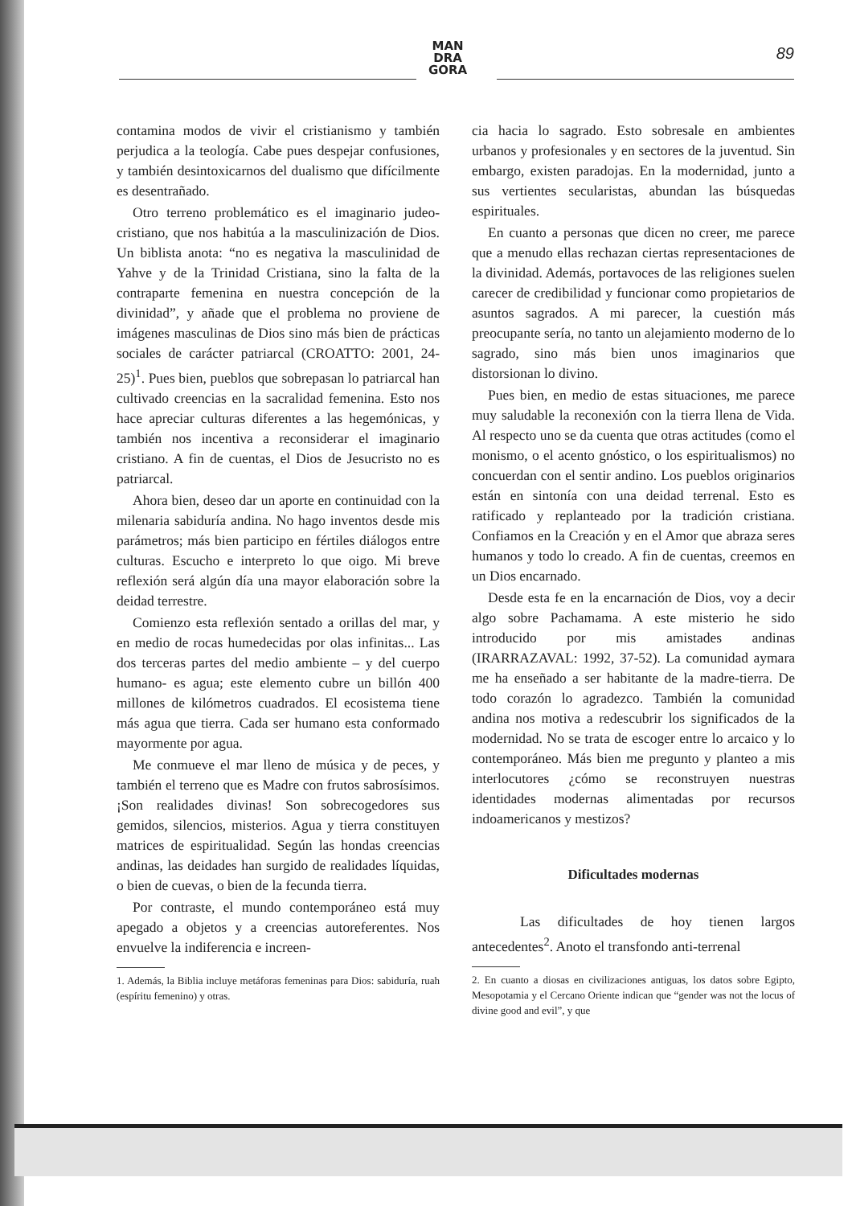MAN
DRA
GORA
89
contamina modos de vivir el cristianismo y también perjudica a la teología. Cabe pues despejar confusiones, y también desintoxicarnos del dualismo que difícilmente es desentrañado.
Otro terreno problemático es el imaginario judeo-cristiano, que nos habitúa a la masculinización de Dios. Un biblista anota: “no es negativa la masculinidad de Yahve y de la Trinidad Cristiana, sino la falta de la contraparte femenina en nuestra concepción de la divinidad”, y añade que el problema no proviene de imágenes masculinas de Dios sino más bien de prácticas sociales de carácter patriarcal (CROATTO: 2001, 24-25)<sup>1</sup>. Pues bien, pueblos que sobrepasan lo patriarcal han cultivado creencias en la sacralidad femenina. Esto nos hace apreciar culturas diferentes a las hegemónicas, y también nos incentiva a reconsiderar el imaginario cristiano. A fin de cuentas, el Dios de Jesucristo no es patriarcal.
Ahora bien, deseo dar un aporte en continuidad con la milenaria sabiduría andina. No hago inventos desde mis parámetros; más bien participo en fértiles diálogos entre culturas. Escucho e interpreto lo que oigo. Mi breve reflexión será algún día una mayor elaboración sobre la deidad terrestre.
Comienzo esta reflexión sentado a orillas del mar, y en medio de rocas humedecidas por olas infinitas... Las dos terceras partes del medio ambiente – y del cuerpo humano- es agua; este elemento cubre un billón 400 millones de kilómetros cuadrados. El ecosistema tiene más agua que tierra. Cada ser humano esta conformado mayormente por agua.
Me conmueve el mar lleno de música y de peces, y también el terreno que es Madre con frutos sabrosísimos. ¡Son realidades divinas! Son sobrecogedores sus gemidos, silencios, misterios. Agua y tierra constituyen matrices de espiritualidad. Según las hondas creencias andinas, las deidades han surgido de realidades líquidas, o bien de cuevas, o bien de la fecunda tierra.
Por contraste, el mundo contemporáneo está muy apegado a objetos y a creencias autoreferentes. Nos envuelve la indiferencia e increen-
1. Además, la Biblia incluye metáforas femeninas para Dios: sabiduría, ruah (espíritu femenino) y otras.
cia hacia lo sagrado. Esto sobresale en ambientes urbanos y profesionales y en sectores de la juventud. Sin embargo, existen paradojas. En la modernidad, junto a sus vertientes secularistas, abundan las búsquedas espirituales.
En cuanto a personas que dicen no creer, me parece que a menudo ellas rechazan ciertas representaciones de la divinidad. Además, portavoces de las religiones suelen carecer de credibilidad y funcionar como propietarios de asuntos sagrados. A mi parecer, la cuestión más preocupante sería, no tanto un alejamiento moderno de lo sagrado, sino más bien unos imaginarios que distorsionan lo divino.
Pues bien, en medio de estas situaciones, me parece muy saludable la reconexión con la tierra llena de Vida. Al respecto uno se da cuenta que otras actitudes (como el monismo, o el acento gnóstico, o los espiritualismos) no concuerdan con el sentir andino. Los pueblos originarios están en sintonía con una deidad terrenal. Esto es ratificado y replanteado por la tradición cristiana. Confiamos en la Creación y en el Amor que abraza seres humanos y todo lo creado. A fin de cuentas, creemos en un Dios encarnado.
Desde esta fe en la encarnación de Dios, voy a decir algo sobre Pachamama. A este misterio he sido introducido por mis amistades andinas (IRARRAZAVAL: 1992, 37-52). La comunidad aymara me ha enseñado a ser habitante de la madre-tierra. De todo corazón lo agradezco. También la comunidad andina nos motiva a redescubrir los significados de la modernidad. No se trata de escoger entre lo arcaico y lo contemporáneo. Más bien me pregunto y planteo a mis interlocutores ¿cómo se reconstruyen nuestras identidades modernas alimentadas por recursos indoamericanos y mestizos?
Dificultades modernas
Las dificultades de hoy tienen largos antecedentes<sup>2</sup>. Anoto el transfondo anti-terrenal
2. En cuanto a diosas en civilizaciones antiguas, los datos sobre Egipto, Mesopotamia y el Cercano Oriente indican que “gender was not the locus of divine good and evil”, y que